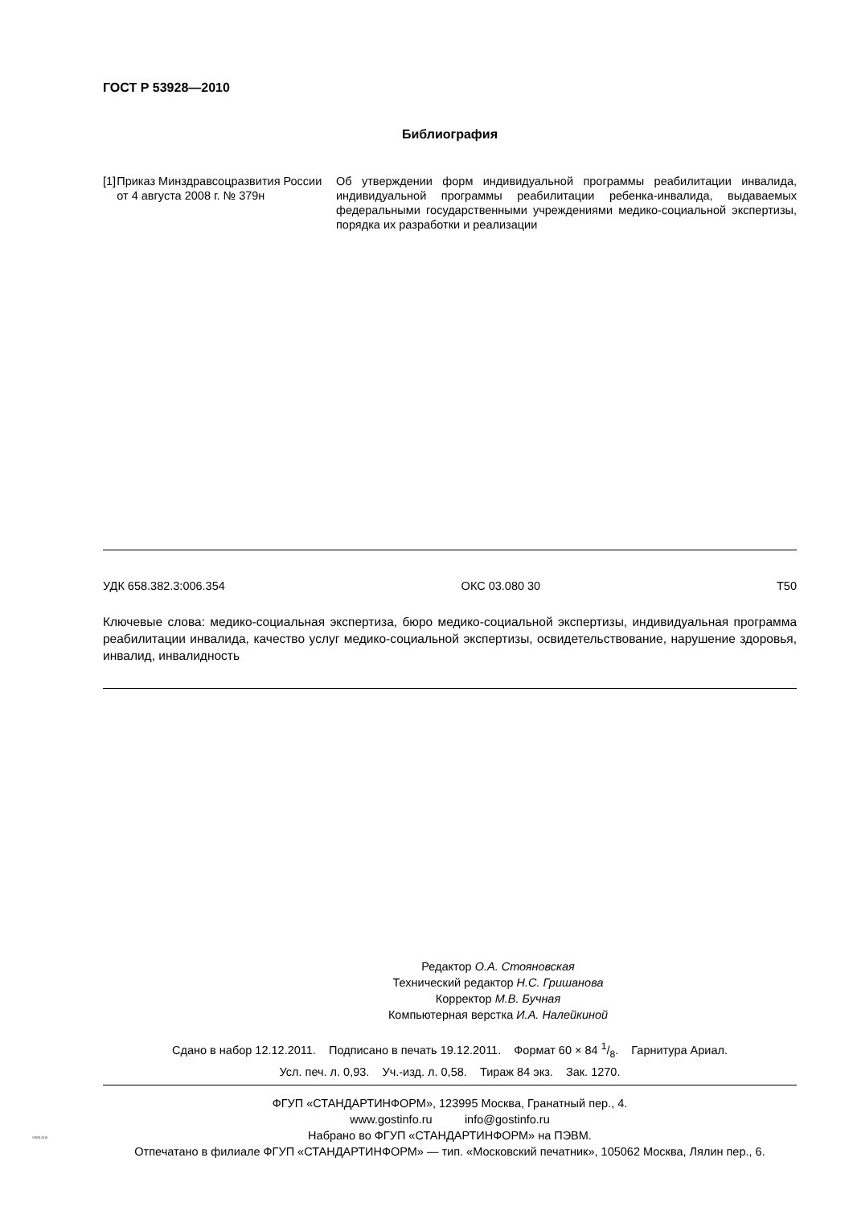ГОСТ Р 53928—2010
Библиография
[1] Приказ Минздравсоцразвития России от 4 августа 2008 г. № 379н
Об утверждении форм индивидуальной программы реабилитации инвалида, индивидуальной программы реабилитации ребенка-инвалида, выдаваемых федеральными государственными учреждениями медико-социальной экспертизы, порядка их разработки и реализации
УДК 658.382.3:006.354 ОКС 03.080 30 Т50
Ключевые слова: медико-социальная экспертиза, бюро медико-социальной экспертизы, индивидуальная программа реабилитации инвалида, качество услуг медико-социальной экспертизы, освидетельствование, нарушение здоровья, инвалид, инвалидность
Редактор О.А. Стояновская
Технический редактор Н.С. Гришанова
Корректор М.В. Бучная
Компьютерная верстка И.А. Налейкиной
Сдано в набор 12.12.2011. Подписано в печать 19.12.2011. Формат 60 × 84 1/8. Гарнитура Ариал.
Усл. печ. л. 0,93. Уч.-изд. л. 0,58. Тираж 84 экз. Зак. 1270.
ФГУП «СТАНДАРТИНФОРМ», 123995 Москва, Гранатный пер., 4.
www.gostinfo.ru info@gostinfo.ru
Набрано во ФГУП «СТАНДАРТИНФОРМ» на ПЭВМ.
Отпечатано в филиале ФГУП «СТАНДАРТИНФОРМ» — тип. «Московский печатник», 105062 Москва, Лялин пер., 6.
53928-2010